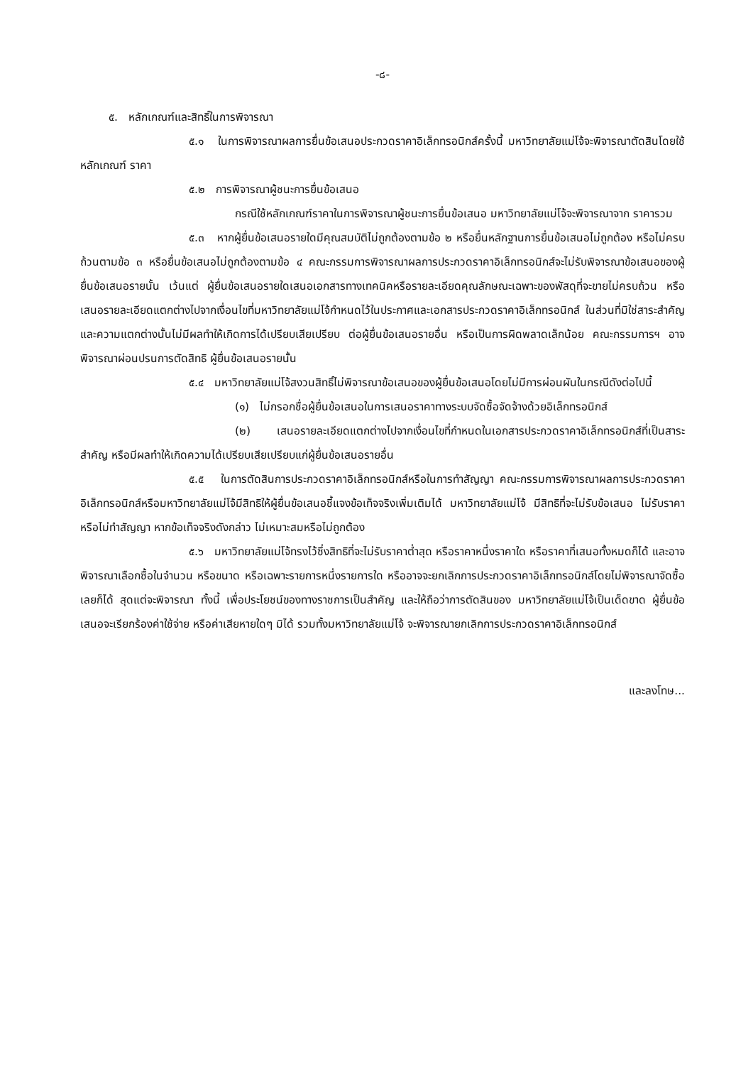-๘-
๕. หลักเกณฑ์และสิทธิ์ในการพิจารณา
๕.๑ ในการพิจารณาผลการยื่นข้อเสนอประกวดราคาอิเล็กทรอนิกส์ครั้งนี้ มหาวิทยาลัยแม่โจ้จะพิจารณาตัดสินโดยใช้หลักเกณฑ์ ราคา
๕.๒ การพิจารณาผู้ชนะการยื่นข้อเสนอ
กรณีใช้หลักเกณฑ์ราคาในการพิจารณาผู้ชนะการยื่นข้อเสนอ มหาวิทยาลัยแม่โจ้จะพิจารณาจาก ราคารวม
๕.๓ หากผู้ยื่นข้อเสนอรายใดมีคุณสมบัติไม่ถูกต้องตามข้อ ๒ หรือยื่นหลักฐานการยื่นข้อเสนอไม่ถูกต้อง หรือไม่ครบถ้วนตามข้อ ๓ หรือยื่นข้อเสนอไม่ถูกต้องตามข้อ ๔ คณะกรรมการพิจารณาผลการประกวดราคาอิเล็กทรอนิกส์จะไม่รับพิจารณาข้อเสนอของผู้ยื่นข้อเสนอรายนั้น เว้นแต่ ผู้ยื่นข้อเสนอรายใดเสนอเอกสารทางเทคนิคหรือรายละเอียดคุณลักษณะเฉพาะของพัสดุที่จะขายไม่ครบถ้วน หรือเสนอรายละเอียดแตกต่างไปจากเงื่อนไขที่มหาวิทยาลัยแม่โจ้กำหนดไว้ในประกาศและเอกสารประกวดราคาอิเล็กทรอนิกส์ ในส่วนที่มิใช่สาระสำคัญและความแตกต่างนั้นไม่มีผลทำให้เกิดการได้เปรียบเสียเปรียบ ต่อผู้ยื่นข้อเสนอรายอื่น หรือเป็นการผิดพลาดเล็กน้อย คณะกรรมการฯ อาจพิจารณาผ่อนปรนการตัดสิทธิ ผู้ยื่นข้อเสนอรายนั้น
๕.๔ มหาวิทยาลัยแม่โจ้สงวนสิทธิ์ไม่พิจารณาข้อเสนอของผู้ยื่นข้อเสนอโดยไม่มีการผ่อนผันในกรณีดังต่อไปนี้
(๑) ไม่กรอกชื่อผู้ยื่นข้อเสนอในการเสนอราคาทางระบบจัดซื้อจัดจ้างด้วยอิเล็กทรอนิกส์
(๒) เสนอรายละเอียดแตกต่างไปจากเงื่อนไขที่กำหนดในเอกสารประกวดราคาอิเล็กทรอนิกส์ที่เป็นสาระสำคัญ หรือมีผลทำให้เกิดความได้เปรียบเสียเปรียบแก่ผู้ยื่นข้อเสนอรายอื่น
๕.๕ ในการตัดสินการประกวดราคาอิเล็กทรอนิกส์หรือในการทำสัญญา คณะกรรมการพิจารณาผลการประกวดราคาอิเล็กทรอนิกส์หรือมหาวิทยาลัยแม่โจ้มีสิทธิให้ผู้ยื่นข้อเสนอชี้แจงข้อเท็จจริงเพิ่มเติมได้ มหาวิทยาลัยแม่โจ้ มีสิทธิที่จะไม่รับข้อเสนอ ไม่รับราคา หรือไม่ทำสัญญา หากข้อเท็จจริงดังกล่าว ไม่เหมาะสมหรือไม่ถูกต้อง
๕.๖ มหาวิทยาลัยแม่โจ้ทรงไว้ซึ่งสิทธิที่จะไม่รับราคาต่ำสุด หรือราคาหนึ่งราคาใด หรือราคาที่เสนอทั้งหมดก็ได้ และอาจพิจารณาเลือกซื้อในจำนวน หรือขนาด หรือเฉพาะรายการหนึ่งรายการใด หรืออาจจะยกเลิกการประกวดราคาอิเล็กทรอนิกส์โดยไม่พิจารณาจัดซื้อเลยก็ได้ สุดแต่จะพิจารณา ทั้งนี้ เพื่อประโยชน์ของทางราชการเป็นสำคัญ และให้ถือว่าการตัดสินของ มหาวิทยาลัยแม่โจ้เป็นเด็ดขาด ผู้ยื่นข้อเสนอจะเรียกร้องค่าใช้จ่าย หรือค่าเสียหายใดๆ มิได้ รวมทั้งมหาวิทยาลัยแม่โจ้ จะพิจารณายกเลิกการประกวดราคาอิเล็กทรอนิกส์
และลงโทษ...